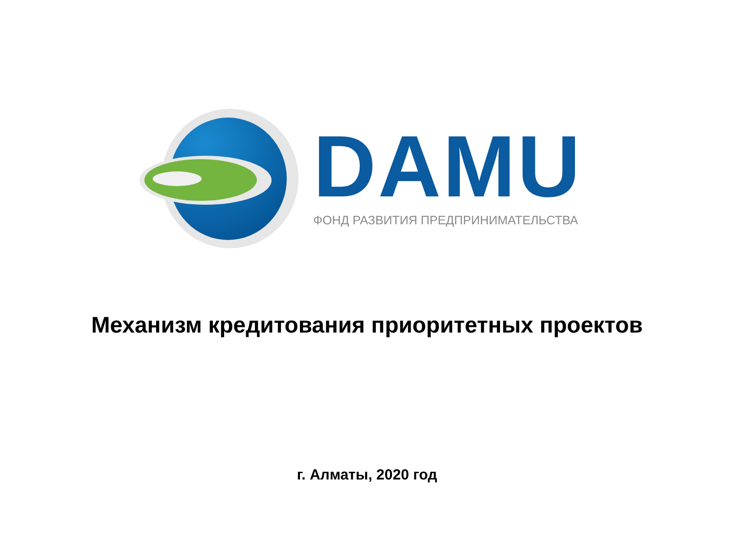DAMU
ФОНД РАЗВИТИЯ ПРЕДПРИНИМАТЕЛЬСТВА
Механизм кредитования приоритетных проектов
г. Алматы, 2020 год